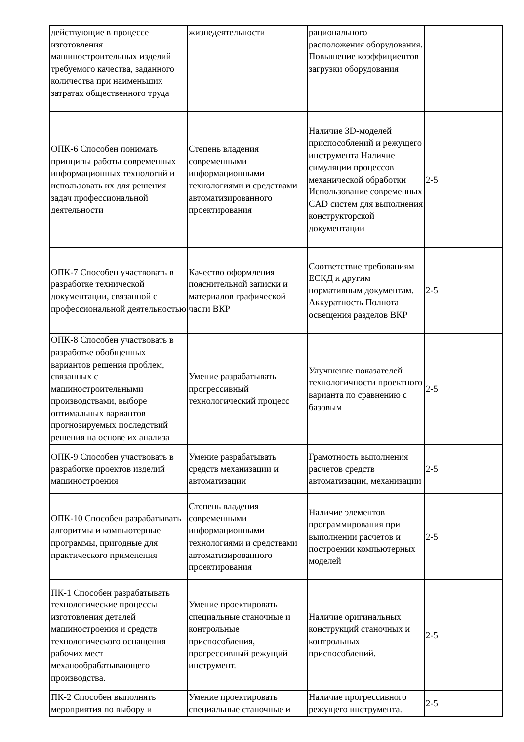| действующие в процессе изготовления машиностроительных изделий требуемого качества, заданного количества при наименьших затратах общественного труда | жизнедеятельности | рационального расположения оборудования. Повышение коэффициентов загрузки оборудования | |
| ОПК-6 Способен понимать принципы работы современных информационных технологий и использовать их для решения задач профессиональной деятельности | Степень владения современными информационными технологиями и средствами автоматизированного проектирования | Наличие 3D-моделей приспособлений и режущего инструмента Наличие симуляции процессов механической обработки Использование современных CAD систем для выполнения конструкторской документации | 2-5 |
| ОПК-7 Способен участвовать в разработке технической документации, связанной с профессиональной деятельностью | Качество оформления пояснительной записки и материалов графической части ВКР | Соответствие требованиям ЕСКД и другим нормативным документам. Аккуратность Полнота освещения разделов ВКР | 2-5 |
| ОПК-8 Способен участвовать в разработке обобщенных вариантов решения проблем, связанных с машиностроительными производствами, выборе оптимальных вариантов прогнозируемых последствий решения на основе их анализа | Умение разрабатывать прогрессивный технологический процесс | Улучшение показателей технологичности проектного варианта по сравнению с базовым | 2-5 |
| ОПК-9 Способен участвовать в разработке проектов изделий машиностроения | Умение разрабатывать средств механизации и автоматизации | Грамотность выполнения расчетов средств автоматизации, механизации | 2-5 |
| ОПК-10 Способен разрабатывать алгоритмы и компьютерные программы, пригодные для практического применения | Степень владения современными информационными технологиями и средствами автоматизированного проектирования | Наличие элементов программирования при выполнении расчетов и построении компьютерных моделей | 2-5 |
| ПК-1 Способен разрабатывать технологические процессы изготовления деталей машиностроения и средств технологического оснащения рабочих мест механообрабатывающего производства. | Умение проектировать специальные станочные и контрольные приспособления, прогрессивный режущий инструмент. | Наличие оригинальных конструкций станочных и контрольных приспособлений. | 2-5 |
| ПК-2 Способен выполнять мероприятия по выбору и | Умение проектировать специальные станочные и | Наличие прогрессивного режущего инструмента. | 2-5 |